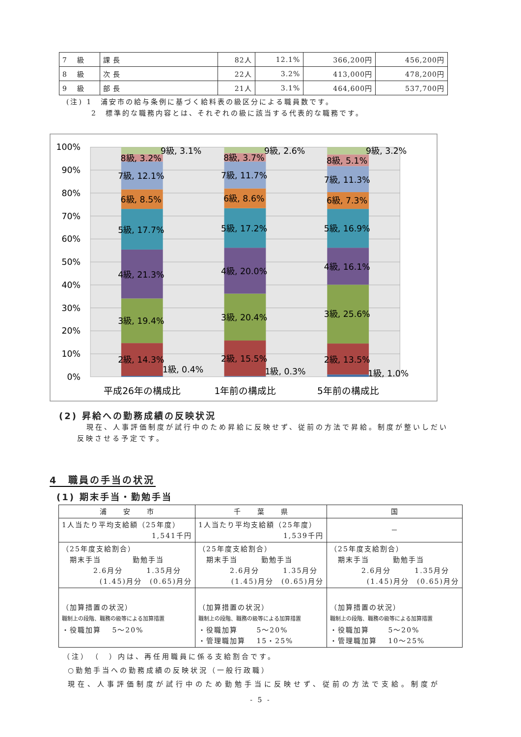| 7 級 | 課 長 | 82人 | 12.1% | 366,200円 | 456,200円 |
| 8 級 | 次 長 | 22人 | 3.2% | 413,000円 | 478,200円 |
| 9 級 | 部 長 | 21人 | 3.1% | 464,600円 | 537,700円 |
(注) 1　浦安市の給与条例に基づく給料表の級区分による職員数です。
　　　2　標準的な職務内容とは、それぞれの級に該当する代表的な職務です。
100%
90%
80%
70%
60%
50%
40%
30%
20%
10%
0%
9級, 3.1%
8級, 3.2%
7級, 12.1%
6級, 8.5%
5級, 17.7%
4級, 21.3%
3級, 19.4%
2級, 14.3%
1級, 0.4%
9級, 2.6%
8級, 3.7%
7級, 11.7%
6級, 8.6%
5級, 17.2%
4級, 20.0%
3級, 20.4%
2級, 15.5%
1級, 0.3%
9級, 3.2%
8級, 5.1%
7級, 11.3%
6級, 7.3%
5級, 16.9%
4級, 16.1%
3級, 25.6%
2級, 13.5%
1級, 1.0%
平成26年の構成比
1年前の構成比
5年前の構成比
(2) 昇給への勤務成績の反映状況
現在、人事評価制度が試行中のため昇給に反映せず、従前の方法で昇給。制度が整いしだい
反映させる予定です。
4　職員の手当の状況
(1) 期末手当・勤勉手当
| 浦 安 市 | 千 葉 県 | 国 |
| --- | --- | --- |
| 1人当たり平均支給額（25年度） 1,541千円 | 1人当たり平均支給額（25年度） 1,539千円 | － |
| （25年度支給割合） 期末手当 勤勉手当 2.6月分 1.35月分 (1.45)月分 (0.65)月分 | （25年度支給割合） 期末手当 勤勉手当 2.6月分 1.35月分 (1.45)月分 (0.65)月分 | （25年度支給割合） 期末手当 勤勉手当 2.6月分 1.35月分 (1.45)月分 (0.65)月分 |
| （加算措置の状況） 職制上の段階、職務の級等による加算措置 ・役職加算 5～20% | （加算措置の状況） 職制上の段階、職務の級等による加算措置 ・役職加算 5～20% ・管理職加算 15・25% | （加算措置の状況） 職制上の段階、職務の級等による加算措置 ・役職加算 5～20% ・管理職加算 10～25% |
（注）　（　）内は、再任用職員に係る支給割合です。
○勤勉手当への勤務成績の反映状況（一般行政職）
現在、人事評価制度が試行中のため勤勉手当に反映せず、従前の方法で支給。制度が
- 5 -